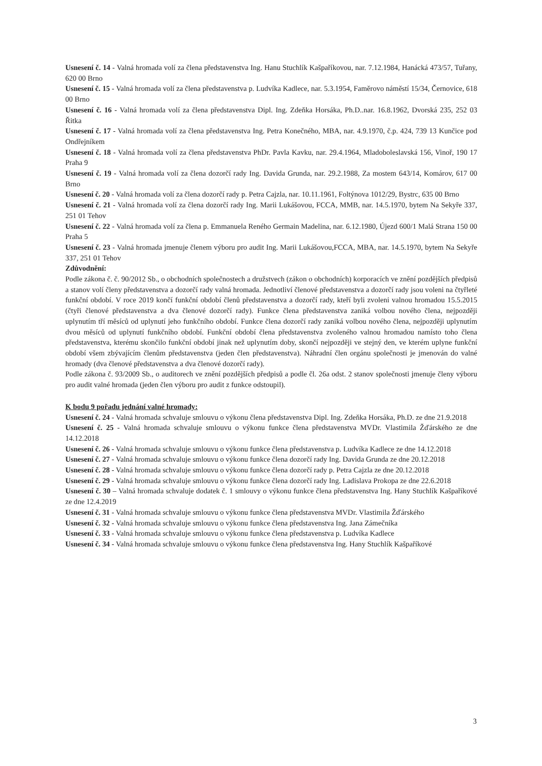Usnesení č. 14 - Valná hromada volí za člena představenstva Ing. Hanu Stuchlík Kašpaříkovou, nar. 7.12.1984, Hanácká 473/57, Tuřany, 620 00 Brno
Usnesení č. 15 - Valná hromada volí za člena představenstva p. Ludvíka Kadlece, nar. 5.3.1954, Faměrovo náměstí 15/34, Černovice, 618 00 Brno
Usnesení č. 16 - Valná hromada volí za člena představenstva Dipl. Ing. Zdeňka Horsáka, Ph.D..nar. 16.8.1962, Dvorská 235, 252 03 Řitka
Usnesení č. 17 - Valná hromada volí za člena představenstva Ing. Petra Konečného, MBA, nar. 4.9.1970, č.p. 424, 739 13 Kunčice pod Ondřejníkem
Usnesení č. 18 - Valná hromada volí za člena představenstva PhDr. Pavla Kavku, nar. 29.4.1964, Mladoboleslavská 156, Vinoř, 190 17 Praha 9
Usnesení č. 19 - Valná hromada volí za člena dozorčí rady Ing. Davida Grunda, nar. 29.2.1988, Za mostem 643/14, Komárov, 617 00 Brno
Usnesení č. 20 - Valná hromada volí za člena dozorčí rady p. Petra Cajzla, nar. 10.11.1961, Foltýnova 1012/29, Bystrc, 635 00 Brno
Usnesení č. 21 - Valná hromada volí za člena dozorčí rady Ing. Marii Lukášovou, FCCA, MMB, nar. 14.5.1970, bytem Na Sekyře 337, 251 01 Tehov
Usnesení č. 22 - Valná hromada volí za člena p. Emmanuela Reného Germain Madelina, nar. 6.12.1980, Újezd 600/1 Malá Strana 150 00 Praha 5
Usnesení č. 23 - Valná hromada jmenuje členem výboru pro audit Ing. Marii Lukášovou,FCCA, MBA, nar. 14.5.1970, bytem Na Sekyře 337, 251 01 Tehov
Zdůvodnění:
Podle zákona č. č. 90/2012 Sb., o obchodních společnostech a družstvech (zákon o obchodních) korporacích ve znění pozdějších předpisů a stanov volí členy představenstva a dozorčí rady valná hromada. Jednotliví členové představenstva a dozorčí rady jsou voleni na čtyřleté funkční období. V roce 2019 končí funkční období členů představenstva a dozorčí rady, kteří byli zvoleni valnou hromadou 15.5.2015 (čtyři členové představenstva a dva členové dozorčí rady). Funkce člena představenstva zaniká volbou nového člena, nejpozději uplynutím tří měsíců od uplynutí jeho funkčního období. Funkce člena dozorčí rady zaniká volbou nového člena, nejpozději uplynutím dvou měsíců od uplynutí funkčního období. Funkční období člena představenstva zvoleného valnou hromadou namísto toho člena představenstva, kterému skončilo funkční období jinak než uplynutím doby, skončí nejpozději ve stejný den, ve kterém uplyne funkční období všem zbývajícím členům představenstva (jeden člen představenstva). Náhradní člen orgánu společnosti je jmenován do valné hromady (dva členové představenstva a dva členové dozorčí rady).
Podle zákona č. 93/2009 Sb., o auditorech ve znění pozdějších předpisů a podle čl. 26a odst. 2 stanov společnosti jmenuje členy výboru pro audit valné hromada (jeden člen výboru pro audit z funkce odstoupil).
K bodu 9 pořadu jednání valné hromady:
Usnesení č. 24 - Valná hromada schvaluje smlouvu o výkonu člena představenstva Dipl. Ing. Zdeňka Horsáka, Ph.D. ze dne 21.9.2018
Usnesení č. 25 - Valná hromada schvaluje smlouvu o výkonu funkce člena představenstva MVDr. Vlastimila Žďárského ze dne 14.12.2018
Usnesení č. 26 - Valná hromada schvaluje smlouvu o výkonu funkce člena představenstva p. Ludvíka Kadlece ze dne 14.12.2018
Usnesení č. 27 - Valná hromada schvaluje smlouvu o výkonu funkce člena dozorčí rady Ing. Davida Grunda ze dne 20.12.2018
Usnesení č. 28 - Valná hromada schvaluje smlouvu o výkonu funkce člena dozorčí rady p. Petra Cajzla ze dne 20.12.2018
Usnesení č. 29 - Valná hromada schvaluje smlouvu o výkonu funkce člena dozorčí rady Ing. Ladislava Prokopa ze dne 22.6.2018
Usnesení č. 30 – Valná hromada schvaluje dodatek č. 1 smlouvy o výkonu funkce člena představenstva Ing. Hany Stuchlík Kašpaříkové ze dne 12.4.2019
Usnesení č. 31 - Valná hromada schvaluje smlouvu o výkonu funkce člena představenstva MVDr. Vlastimila Žďárského
Usnesení č. 32 - Valná hromada schvaluje smlouvu o výkonu funkce člena představenstva Ing. Jana Zámečníka
Usnesení č. 33 - Valná hromada schvaluje smlouvu o výkonu funkce člena představenstva p. Ludvíka Kadlece
Usnesení č. 34 - Valná hromada schvaluje smlouvu o výkonu funkce člena představenstva Ing. Hany Stuchlík Kašpaříkové
3